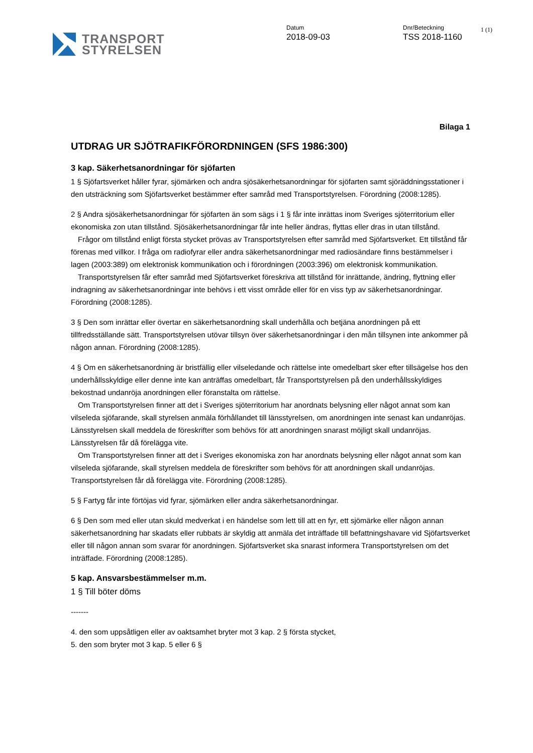TRANSPORT
STYRELSEN
Datum
2018-09-03
Dnr/Beteckning
TSS 2018-1160
1 (1)
Bilaga 1
UTDRAG UR SJÖTRAFIKFÖRORDNINGEN (SFS 1986:300)
3 kap. Säkerhetsanordningar för sjöfarten
1 § Sjöfartsverket håller fyrar, sjömärken och andra sjösäkerhetsanordningar för sjöfarten samt sjöräddningsstationer i den utsträckning som Sjöfartsverket bestämmer efter samråd med Transportstyrelsen. Förordning (2008:1285).
2 § Andra sjösäkerhetsanordningar för sjöfarten än som sägs i 1 § får inte inrättas inom Sveriges sjöterritorium eller ekonomiska zon utan tillstånd. Sjösäkerhetsanordningar får inte heller ändras, flyttas eller dras in utan tillstånd.
Frågor om tillstånd enligt första stycket prövas av Transportstyrelsen efter samråd med Sjöfartsverket. Ett tillstånd får förenas med villkor. I fråga om radiofyrar eller andra säkerhetsanordningar med radiosändare finns bestämmelser i lagen (2003:389) om elektronisk kommunikation och i förordningen (2003:396) om elektronisk kommunikation.
Transportstyrelsen får efter samråd med Sjöfartsverket föreskriva att tillstånd för inrättande, ändring, flyttning eller indragning av säkerhetsanordningar inte behövs i ett visst område eller för en viss typ av säkerhetsanordningar. Förordning (2008:1285).
3 § Den som inrättar eller övertar en säkerhetsanordning skall underhålla och betjäna anordningen på ett tillfredsställande sätt. Transportstyrelsen utövar tillsyn över säkerhetsanordningar i den mån tillsynen inte ankommer på någon annan. Förordning (2008:1285).
4 § Om en säkerhetsanordning är bristfällig eller vilseledande och rättelse inte omedelbart sker efter tillsägelse hos den underhållsskyldige eller denne inte kan anträffas omedelbart, får Transportstyrelsen på den underhållsskyldiges bekostnad undanröja anordningen eller föranstalta om rättelse.
Om Transportstyrelsen finner att det i Sveriges sjöterritorium har anordnats belysning eller något annat som kan vilseleda sjöfarande, skall styrelsen anmäla förhållandet till länsstyrelsen, om anordningen inte senast kan undanröjas. Länsstyrelsen skall meddela de föreskrifter som behövs för att anordningen snarast möjligt skall undanröjas. Länsstyrelsen får då förelägga vite.
Om Transportstyrelsen finner att det i Sveriges ekonomiska zon har anordnats belysning eller något annat som kan vilseleda sjöfarande, skall styrelsen meddela de föreskrifter som behövs för att anordningen skall undanröjas. Transportstyrelsen får då förelägga vite. Förordning (2008:1285).
5 § Fartyg får inte förtöjas vid fyrar, sjömärken eller andra säkerhetsanordningar.
6 § Den som med eller utan skuld medverkat i en händelse som lett till att en fyr, ett sjömärke eller någon annan säkerhetsanordning har skadats eller rubbats är skyldig att anmäla det inträffade till befattningshavare vid Sjöfartsverket eller till någon annan som svarar för anordningen. Sjöfartsverket ska snarast informera Transportstyrelsen om det inträffade. Förordning (2008:1285).
5 kap. Ansvarsbestämmelser m.m.
1 § Till böter döms
-------
4. den som uppsåtligen eller av oaktsamhet bryter mot 3 kap. 2 § första stycket,
5. den som bryter mot 3 kap. 5 eller 6 §